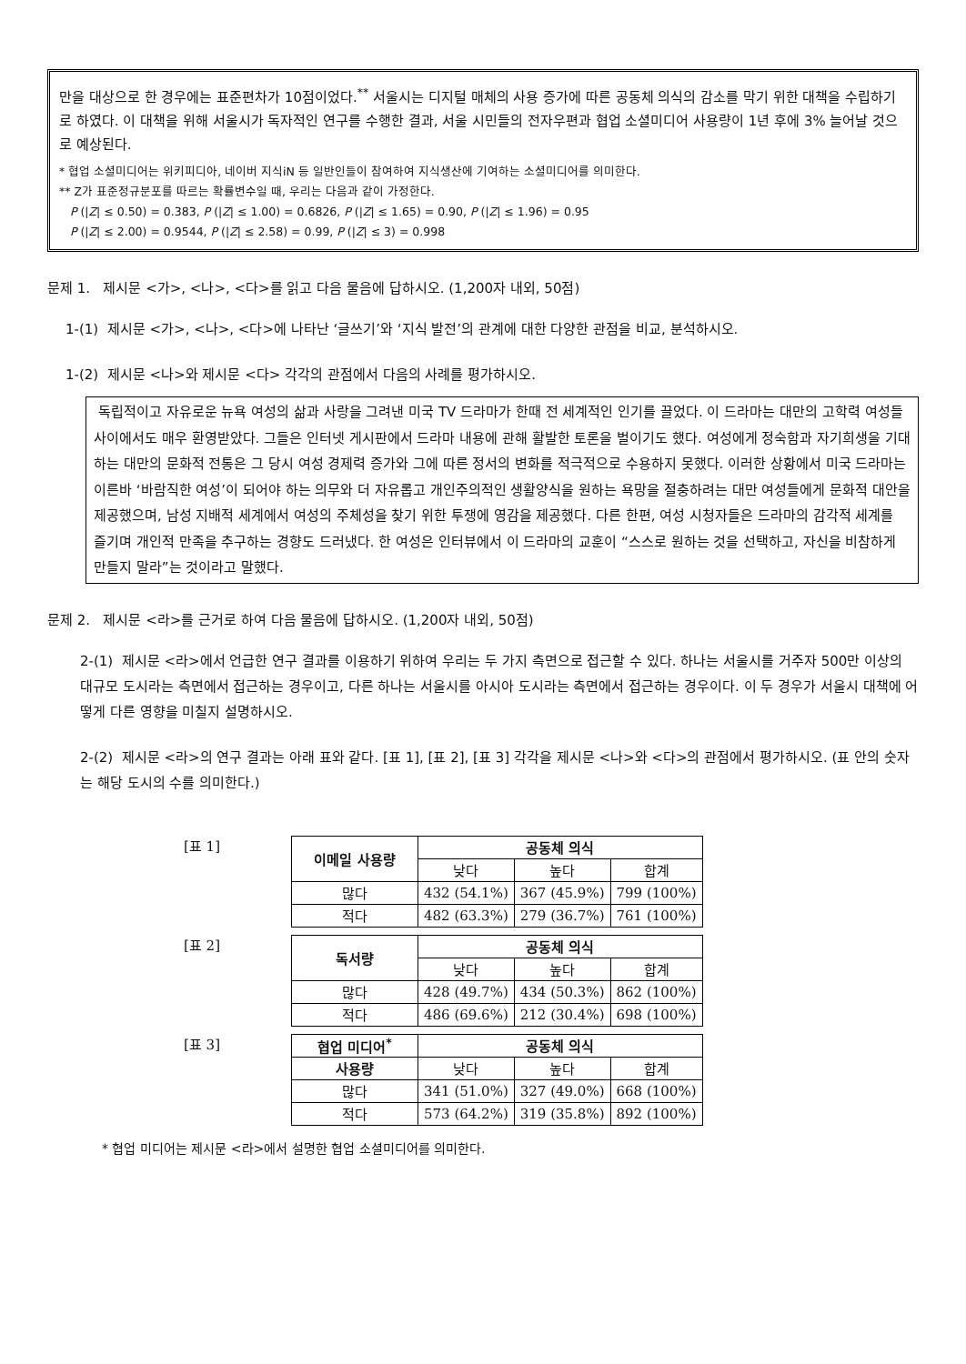만을 대상으로 한 경우에는 표준편차가 10점이었다.<sup>**</sup> 서울시는 디지털 매체의 사용 증가에 따른 공동체 의식의 감소를 막기 위한 대책을 수립하기로 하였다. 이 대책을 위해 서울시가 독자적인 연구를 수행한 결과, 서울 시민들의 전자우편과 협업 소셜미디어 사용량이 1년 후에 3% 늘어날 것으로 예상된다.
* 협업 소셜미디어는 위키피디아, 네이버 지식iN 등 일반인들이 참여하여 지식생산에 기여하는 소셜미디어를 의미한다.
** Z가 표준정규분포를 따르는 확률변수일 때, 우리는 다음과 같이 가정한다.
P (|Z| ≤ 0.50) = 0.383, P (|Z| ≤ 1.00) = 0.6826, P (|Z| ≤ 1.65) = 0.90, P (|Z| ≤ 1.96) = 0.95
P (|Z| ≤ 2.00) = 0.9544, P (|Z| ≤ 2.58) = 0.99, P (|Z| ≤ 3) = 0.998
문제 1. 제시문 <가>, <나>, <다>를 읽고 다음 물음에 답하시오. (1,200자 내외, 50점)
1-(1) 제시문 <가>, <나>, <다>에 나타난 ‘글쓰기’와 ‘지식 발전’의 관계에 대한 다양한 관점을 비교, 분석하시오.
1-(2) 제시문 <나>와 제시문 <다> 각각의 관점에서 다음의 사례를 평가하시오.
독립적이고 자유로운 뉴욕 여성의 삶과 사랑을 그려낸 미국 TV 드라마가 한때 전 세계적인 인기를 끌었다. 이 드라마는 대만의 고학력 여성들 사이에서도 매우 환영받았다. 그들은 인터넷 게시판에서 드라마 내용에 관해 활발한 토론을 벌이기도 했다. 여성에게 정숙함과 자기희생을 기대하는 대만의 문화적 전통은 그 당시 여성 경제력 증가와 그에 따른 정서의 변화를 적극적으로 수용하지 못했다. 이러한 상황에서 미국 드라마는 이른바 ‘바람직한 여성’이 되어야 하는 의무와 더 자유롭고 개인주의적인 생활양식을 원하는 욕망을 절충하려는 대만 여성들에게 문화적 대안을 제공했으며, 남성 지배적 세계에서 여성의 주체성을 찾기 위한 투쟁에 영감을 제공했다. 다른 한편, 여성 시청자들은 드라마의 감각적 세계를 즐기며 개인적 만족을 추구하는 경향도 드러냈다. 한 여성은 인터뷰에서 이 드라마의 교훈이 “스스로 원하는 것을 선택하고, 자신을 비참하게 만들지 말라”는 것이라고 말했다.
문제 2. 제시문 <라>를 근거로 하여 다음 물음에 답하시오. (1,200자 내외, 50점)
2-(1) 제시문 <라>에서 언급한 연구 결과를 이용하기 위하여 우리는 두 가지 측면으로 접근할 수 있다. 하나는 서울시를 거주자 500만 이상의 대규모 도시라는 측면에서 접근하는 경우이고, 다른 하나는 서울시를 아시아 도시라는 측면에서 접근하는 경우이다. 이 두 경우가 서울시 대책에 어떻게 다른 영향을 미칠지 설명하시오.
2-(2) 제시문 <라>의 연구 결과는 아래 표와 같다. [표 1], [표 2], [표 3] 각각을 제시문 <나>와 <다>의 관점에서 평가하시오. (표 안의 숫자는 해당 도시의 수를 의미한다.)
[표 1]
| 이메일 사용량 | 공동체 의식 | | |
| --- | --- | --- | --- |
| | 낮다 | 높다 | 합계 |
| 많다 | 432 (54.1%) | 367 (45.9%) | 799 (100%) |
| 적다 | 482 (63.3%) | 279 (36.7%) | 761 (100%) |
[표 2]
| 독서량 | 공동체 의식 | | |
| --- | --- | --- | --- |
| | 낮다 | 높다 | 합계 |
| 많다 | 428 (49.7%) | 434 (50.3%) | 862 (100%) |
| 적다 | 486 (69.6%) | 212 (30.4%) | 698 (100%) |
[표 3]
| 협업 미디어<sup>*</sup> | 공동체 의식 | | |
| --- | --- | --- | --- |
| 사용량 | 낮다 | 높다 | 합계 |
| 많다 | 341 (51.0%) | 327 (49.0%) | 668 (100%) |
| 적다 | 573 (64.2%) | 319 (35.8%) | 892 (100%) |
* 협업 미디어는 제시문 <라>에서 설명한 협업 소셜미디어를 의미한다.